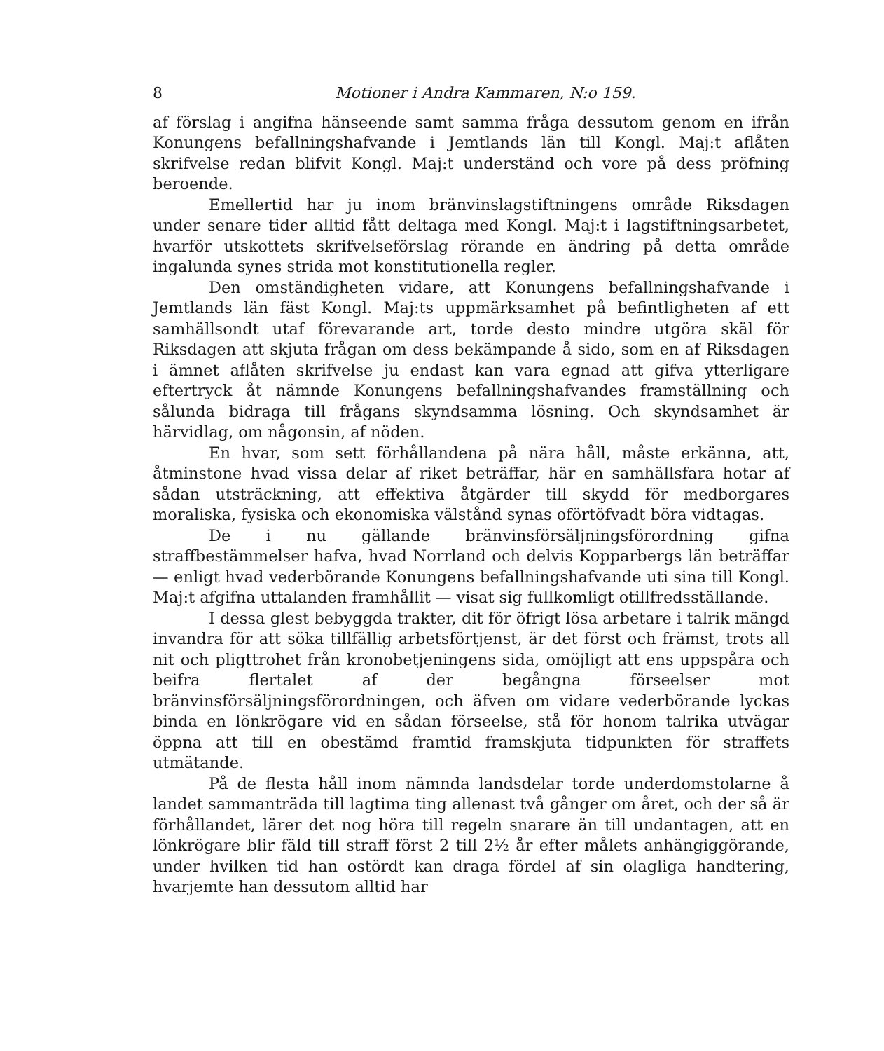8 Motioner i Andra Kammaren, N:o 159.
af förslag i angifna hänseende samt samma fråga dessutom genom en ifrån Konungens befallningshafvande i Jemtlands län till Kongl. Maj:t aflåten skrifvelse redan blifvit Kongl. Maj:t underständ och vore på dess pröfning beroende.
Emellertid har ju inom bränvinslagstiftningens område Riksdagen under senare tider alltid fått deltaga med Kongl. Maj:t i lagstiftningsarbetet, hvarför utskottets skrifvelseförslag rörande en ändring på detta område ingalunda synes strida mot konstitutionella regler.
Den omständigheten vidare, att Konungens befallningshafvande i Jemtlands län fäst Kongl. Maj:ts uppmärksamhet på befintligheten af ett samhällsondt utaf förevarande art, torde desto mindre utgöra skäl för Riksdagen att skjuta frågan om dess bekämpande å sido, som en af Riksdagen i ämnet aflåten skrifvelse ju endast kan vara egnad att gifva ytterligare eftertryck åt nämnde Konungens befallningshafvandes framställning och sålunda bidraga till frågans skyndsamma lösning. Och skyndsamhet är härvidlag, om någonsin, af nöden.
En hvar, som sett förhållandena på nära håll, måste erkänna, att, åtminstone hvad vissa delar af riket beträffar, här en samhällsfara hotar af sådan utsträckning, att effektiva åtgärder till skydd för medborgares moraliska, fysiska och ekonomiska välstånd synas oförtöfvadt böra vidtagas.
De i nu gällande bränvinsförsäljningsförordning gifna straffbestämmelser hafva, hvad Norrland och delvis Kopparbergs län beträffar — enligt hvad vederbörande Konungens befallningshafvande uti sina till Kongl. Maj:t afgifna uttalanden framhållit — visat sig fullkomligt otillfredsställande.
I dessa glest bebyggda trakter, dit för öfrigt lösa arbetare i talrik mängd invandra för att söka tillfällig arbetsförtjenst, är det först och främst, trots all nit och pligttrohet från kronobetjeningens sida, omöjligt att ens uppspåra och beifra flertalet af der begångna förseelser mot bränvinsförsäljningsförordningen, och äfven om vidare vederbörande lyckas binda en lönkrögare vid en sådan förseelse, stå för honom talrika utvägar öppna att till en obestämd framtid framskjuta tidpunkten för straffets utmätande.
På de flesta håll inom nämnda landsdelar torde underdomstolarne å landet sammanträda till lagtima ting allenast två gånger om året, och der så är förhållandet, lärer det nog höra till regeln snarare än till undantagen, att en lönkrögare blir fäld till straff först 2 till 2½ år efter målets anhängiggörande, under hvilken tid han ostördt kan draga fördel af sin olagliga handtering, hvarjemte han dessutom alltid har